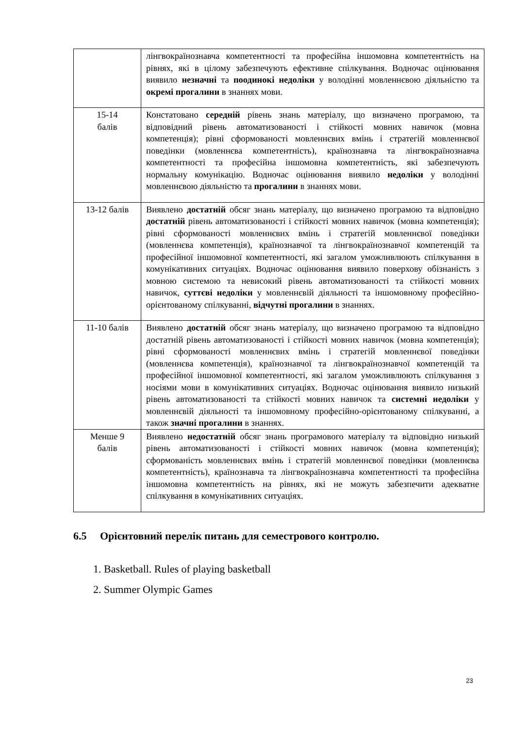| | лінгвокраїнознавча компетентності та професійна іншомовна компетентність на рівнях, які в цілому забезпечують ефективне спілкування. Водночас оцінювання виявило незначні та поодинокі недоліки у володінні мовленнєвою діяльністю та окремі прогалини в знаннях мови. |
| 15-14 балів | Констатовано середній рівень знань матеріалу, що визначено програмою, та відповідний рівень автоматизованості і стійкості мовних навичок (мовна компетенція); рівні сформованості мовленнєвих вмінь і стратегій мовленнєвої поведінки (мовленнєва компетентність), країнознавча та лінгвокраїнознавча компетентності та професійна іншомовна компетентність, які забезпечують нормальну комунікацію. Водночас оцінювання виявило недоліки у володінні мовленнєвою діяльністю та прогалини в знаннях мови. |
| 13-12 балів | Виявлено достатній обсяг знань матеріалу, що визначено програмою та відповідно достатній рівень автоматизованості і стійкості мовних навичок (мовна компетенція); рівні сформованості мовленнєвих вмінь і стратегій мовленнєвої поведінки (мовленнєва компетенція), країнознавчої та лінгвокраїнознавчої компетенцій та професійної іншомовної компетентності, які загалом уможливлюють спілкування в комунікативних ситуаціях. Водночас оцінювання виявило поверхову обізнаність з мовною системою та невисокий рівень автоматизованості та стійкості мовних навичок, суттєві недоліки у мовленнєвій діяльності та іншомовному професійно-орієнтованому спілкуванні, відчутні прогалини в знаннях. |
| 11-10 балів | Виявлено достатній обсяг знань матеріалу, що визначено програмою та відповідно достатній рівень автоматизованості і стійкості мовних навичок (мовна компетенція); рівні сформованості мовленнєвих вмінь і стратегій мовленнєвої поведінки (мовленнєва компетенція), країнознавчої та лінгвокраїнознавчої компетенцій та професійної іншомовної компетентності, які загалом уможливлюють спілкування з носіями мови в комунікативних ситуаціях. Водночас оцінювання виявило низький рівень автоматизованості та стійкості мовних навичок та системні недоліки у мовленнєвій діяльності та іншомовному професійно-орієнтованому спілкуванні, а також значні прогалини в знаннях. |
| Менше 9 балів | Виявлено недостатній обсяг знань програмового матеріалу та відповідно низький рівень автоматизованості і стійкості мовних навичок (мовна компетенція); сформованість мовленнєвих вмінь і стратегій мовленнєвої поведінки (мовленнєва компетентність), країнознавча та лінгвокраїнознавча компетентності та професійна іншомовна компетентність на рівнях, які не можуть забезпечити адекватне спілкування в комунікативних ситуаціях. |
6.5 Орієнтовний перелік питань для семестрового контролю.
1. Basketball. Rules of playing basketball
2. Summer Olympic Games
23